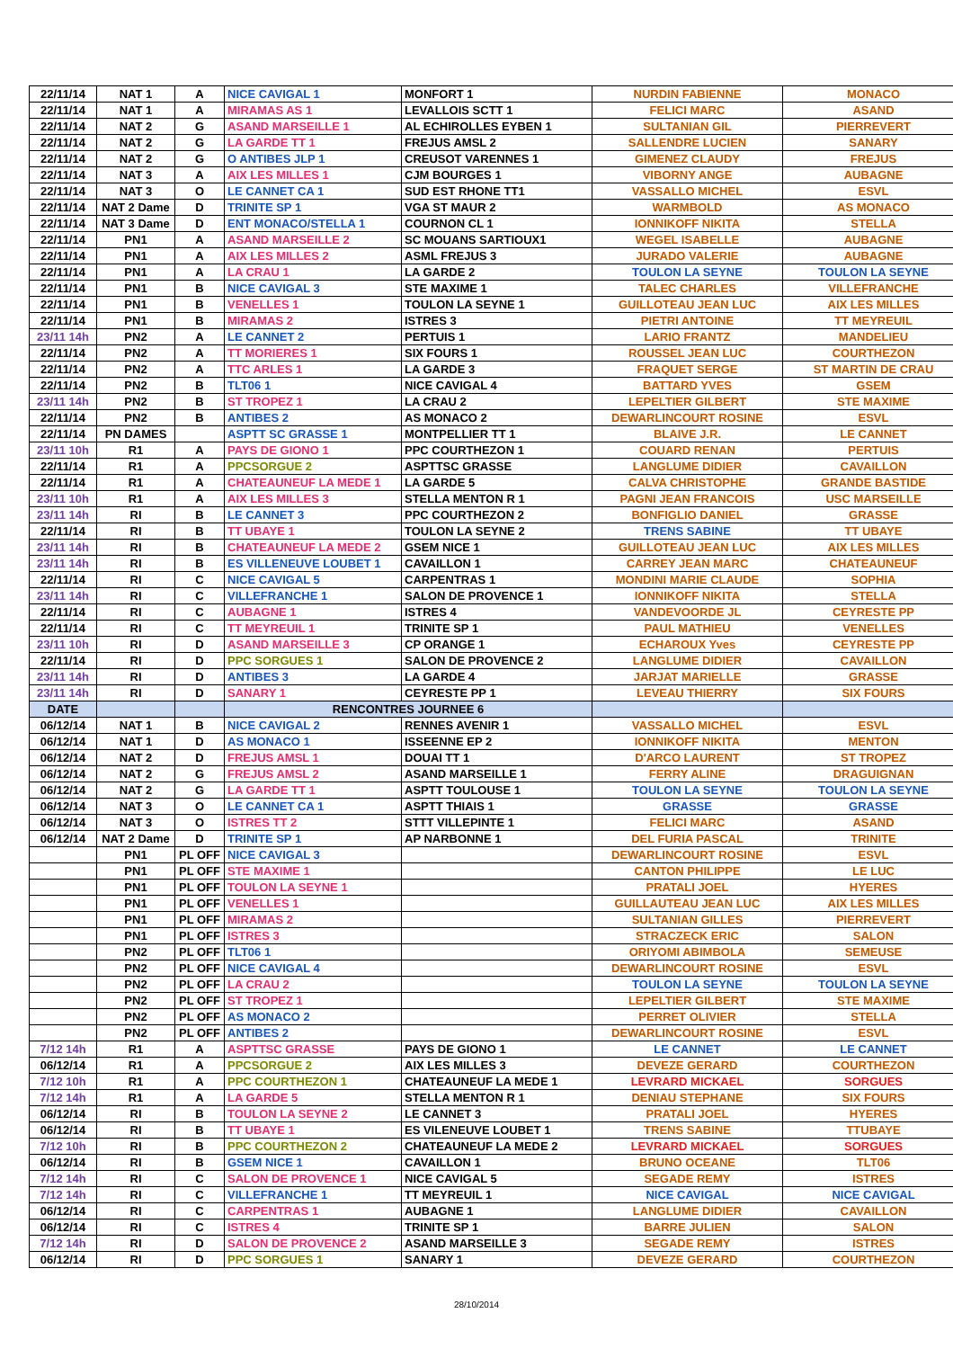| 22/11/14 | NAT 1 | A | NICE CAVIGAL 1 | MONFORT 1 | NURDIN FABIENNE | MONACO |
| 22/11/14 | NAT 1 | A | MIRAMAS AS 1 | LEVALLOIS SCTT 1 | FELICI MARC | ASAND |
| 22/11/14 | NAT 2 | G | ASAND MARSEILLE 1 | AL ECHIROLLES EYBEN 1 | SULTANIAN GIL | PIERREVERT |
| 22/11/14 | NAT 2 | G | LA GARDE TT 1 | FREJUS AMSL 2 | SALLENDRE LUCIEN | SANARY |
| 22/11/14 | NAT 2 | G | O ANTIBES JLP 1 | CREUSOT VARENNES 1 | GIMENEZ CLAUDY | FREJUS |
| 22/11/14 | NAT 3 | A | AIX LES MILLES 1 | CJM BOURGES 1 | VIBORNY ANGE | AUBAGNE |
| 22/11/14 | NAT 3 | O | LE CANNET CA 1 | SUD EST RHONE TT1 | VASSALLO MICHEL | ESVL |
| 22/11/14 | NAT 2 Dame | D | TRINITE SP 1 | VGA ST MAUR 2 | WARMBOLD | AS MONACO |
| 22/11/14 | NAT 3 Dame | D | ENT MONACO/STELLA 1 | COURNON CL 1 | IONNIKOFF NIKITA | STELLA |
| 22/11/14 | PN1 | A | ASAND MARSEILLE 2 | SC MOUANS SARTIOUX1 | WEGEL ISABELLE | AUBAGNE |
| 22/11/14 | PN1 | A | AIX LES MILLES 2 | ASML FREJUS 3 | JURADO VALERIE | AUBAGNE |
| 22/11/14 | PN1 | A | LA CRAU 1 | LA GARDE 2 | TOULON LA SEYNE | TOULON LA SEYNE |
| 22/11/14 | PN1 | B | NICE CAVIGAL 3 | STE MAXIME 1 | TALEC CHARLES | VILLEFRANCHE |
| 22/11/14 | PN1 | B | VENELLES 1 | TOULON LA SEYNE 1 | GUILLOTEAU JEAN LUC | AIX LES MILLES |
| 22/11/14 | PN1 | B | MIRAMAS 2 | ISTRES 3 | PIETRI ANTOINE | TT MEYREUIL |
| 23/11 14h | PN2 | A | LE CANNET 2 | PERTUIS 1 | LARIO FRANTZ | MANDELIEU |
| 22/11/14 | PN2 | A | TT MORIERES 1 | SIX FOURS 1 | ROUSSEL JEAN LUC | COURTHEZON |
| 22/11/14 | PN2 | A | TTC ARLES 1 | LA GARDE 3 | FRAQUET SERGE | ST MARTIN DE CRAU |
| 22/11/14 | PN2 | B | TLT06 1 | NICE CAVIGAL 4 | BATTARD YVES | GSEM |
| 23/11 14h | PN2 | B | ST TROPEZ 1 | LA CRAU 2 | LEPELTIER GILBERT | STE MAXIME |
| 22/11/14 | PN2 | B | ANTIBES 2 | AS MONACO 2 | DEWARLINCOURT ROSINE | ESVL |
| 22/11/14 | PN DAMES | | ASPTT SC GRASSE 1 | MONTPELLIER TT 1 | BLAIVE J.R. | LE CANNET |
| 23/11 10h | R1 | A | PAYS DE GIONO 1 | PPC COURTHEZON 1 | COUARD RENAN | PERTUIS |
| 22/11/14 | R1 | A | PPCSORGUE 2 | ASPTTSC GRASSE | LANGLUME DIDIER | CAVAILLON |
| 22/11/14 | R1 | A | CHATEAUNEUF LA MEDE 1 | LA GARDE 5 | CALVA CHRISTOPHE | GRANDE BASTIDE |
| 23/11 10h | R1 | A | AIX LES MILLES 3 | STELLA MENTON R 1 | PAGNI JEAN FRANCOIS | USC MARSEILLE |
| 23/11 14h | RI | B | LE CANNET 3 | PPC COURTHEZON 2 | BONFIGLIO DANIEL | GRASSE |
| 22/11/14 | RI | B | TT UBAYE 1 | TOULON LA SEYNE 2 | TRENS SABINE | TT UBAYE |
| 23/11 14h | RI | B | CHATEAUNEUF LA MEDE 2 | GSEM NICE 1 | GUILLOTEAU JEAN LUC | AIX LES MILLES |
| 23/11 14h | RI | B | ES VILLENEUVE LOUBET 1 | CAVAILLON 1 | CARREY JEAN MARC | CHATEAUNEUF |
| 22/11/14 | RI | C | NICE CAVIGAL 5 | CARPENTRAS 1 | MONDINI MARIE CLAUDE | SOPHIA |
| 23/11 14h | RI | C | VILLEFRANCHE 1 | SALON DE PROVENCE 1 | IONNIKOFF NIKITA | STELLA |
| 22/11/14 | RI | C | AUBAGNE 1 | ISTRES 4 | VANDEVOORDE JL | CEYRESTE PP |
| 22/11/14 | RI | C | TT MEYREUIL 1 | TRINITE SP 1 | PAUL MATHIEU | VENELLES |
| 23/11 10h | RI | D | ASAND MARSEILLE 3 | CP ORANGE 1 | ECHAROUX Yves | CEYRESTE PP |
| 22/11/14 | RI | D | PPC SORGUES 1 | SALON DE PROVENCE 2 | LANGLUME DIDIER | CAVAILLON |
| 23/11 14h | RI | D | ANTIBES 3 | LA GARDE 4 | JARJAT MARIELLE | GRASSE |
| 23/11 14h | RI | D | SANARY 1 | CEYRESTE PP 1 | LEVEAU THIERRY | SIX FOURS |
| DATE | | | RENCONTRES JOURNEE 6 | | | |
| 06/12/14 | NAT 1 | B | NICE CAVIGAL 2 | RENNES AVENIR 1 | VASSALLO MICHEL | ESVL |
| 06/12/14 | NAT 1 | D | AS MONACO 1 | ISSEENNE EP 2 | IONNIKOFF NIKITA | MENTON |
| 06/12/14 | NAT 2 | D | FREJUS AMSL 1 | DOUAI TT 1 | D'ARCO LAURENT | ST TROPEZ |
| 06/12/14 | NAT 2 | G | FREJUS AMSL 2 | ASAND MARSEILLE 1 | FERRY ALINE | DRAGUIGNAN |
| 06/12/14 | NAT 2 | G | LA GARDE TT 1 | ASPTT TOULOUSE 1 | TOULON LA SEYNE | TOULON LA SEYNE |
| 06/12/14 | NAT 3 | O | LE CANNET CA 1 | ASPTT THIAIS 1 | GRASSE | GRASSE |
| 06/12/14 | NAT 3 | O | ISTRES TT 2 | STTT VILLEPINTE 1 | FELICI MARC | ASAND |
| 06/12/14 | NAT 2 Dame | D | TRINITE SP 1 | AP NARBONNE 1 | DEL FURIA PASCAL | TRINITE |
| | PN1 | PL OFF | NICE CAVIGAL 3 | | DEWARLINCOURT ROSINE | ESVL |
| | PN1 | PL OFF | STE MAXIME 1 | | CANTON PHILIPPE | LE LUC |
| | PN1 | PL OFF | TOULON LA SEYNE 1 | | PRATALI JOEL | HYERES |
| | PN1 | PL OFF | VENELLES 1 | | GUILLAUTEAU JEAN LUC | AIX LES MILLES |
| | PN1 | PL OFF | MIRAMAS 2 | | SULTANIAN GILLES | PIERREVERT |
| | PN1 | PL OFF | ISTRES 3 | | STRACZECK ERIC | SALON |
| | PN2 | PL OFF | TLT06 1 | | ORIYOMI ABIMBOLA | SEMEUSE |
| | PN2 | PL OFF | NICE CAVIGAL 4 | | DEWARLINCOURT ROSINE | ESVL |
| | PN2 | PL OFF | LA CRAU 2 | | TOULON LA SEYNE | TOULON LA SEYNE |
| | PN2 | PL OFF | ST TROPEZ 1 | | LEPELTIER GILBERT | STE MAXIME |
| | PN2 | PL OFF | AS MONACO 2 | | PERRET OLIVIER | STELLA |
| | PN2 | PL OFF | ANTIBES 2 | | DEWARLINCOURT ROSINE | ESVL |
| 7/12 14h | R1 | A | ASPTTSC GRASSE | PAYS DE GIONO 1 | LE CANNET | LE CANNET |
| 06/12/14 | R1 | A | PPCSORGUE 2 | AIX LES MILLES 3 | DEVEZE GERARD | COURTHEZON |
| 7/12 10h | R1 | A | PPC COURTHEZON 1 | CHATEAUNEUF LA MEDE 1 | LEVRARD MICKAEL | SORGUES |
| 7/12 14h | R1 | A | LA GARDE 5 | STELLA MENTON R 1 | DENIAU STEPHANE | SIX FOURS |
| 06/12/14 | RI | B | TOULON LA SEYNE 2 | LE CANNET 3 | PRATALI JOEL | HYERES |
| 06/12/14 | RI | B | TT UBAYE 1 | ES VILENEUVE LOUBET 1 | TRENS SABINE | TTUBAYE |
| 7/12 10h | RI | B | PPC COURTHEZON 2 | CHATEAUNEUF LA MEDE 2 | LEVRARD MICKAEL | SORGUES |
| 06/12/14 | RI | B | GSEM NICE 1 | CAVAILLON 1 | BRUNO OCEANE | TLT06 |
| 7/12 14h | RI | C | SALON DE PROVENCE 1 | NICE CAVIGAL 5 | SEGADE REMY | ISTRES |
| 7/12 14h | RI | C | VILLEFRANCHE 1 | TT MEYREUIL 1 | NICE CAVIGAL | NICE CAVIGAL |
| 06/12/14 | RI | C | CARPENTRAS 1 | AUBAGNE 1 | LANGLUME DIDIER | CAVAILLON |
| 06/12/14 | RI | C | ISTRES 4 | TRINITE SP 1 | BARRE JULIEN | SALON |
| 7/12 14h | RI | D | SALON DE PROVENCE 2 | ASAND MARSEILLE 3 | SEGADE REMY | ISTRES |
| 06/12/14 | RI | D | PPC SORGUES 1 | SANARY 1 | DEVEZE GERARD | COURTHEZON |
28/10/2014